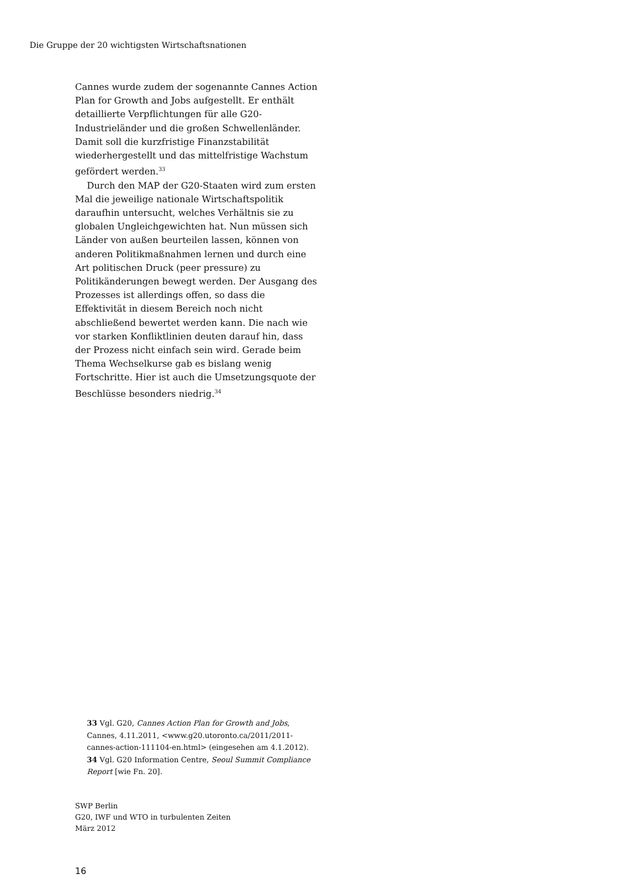Die Gruppe der 20 wichtigsten Wirtschaftsnationen
Cannes wurde zudem der sogenannte Cannes Action Plan for Growth and Jobs aufgestellt. Er enthält detaillierte Verpflichtungen für alle G20-Industrieländer und die großen Schwellenländer. Damit soll die kurzfristige Finanzstabilität wiederhergestellt und das mittelfristige Wachstum gefördert werden.<sup>33</sup>
Durch den MAP der G20-Staaten wird zum ersten Mal die jeweilige nationale Wirtschaftspolitik daraufhin untersucht, welches Verhältnis sie zu globalen Ungleichgewichten hat. Nun müssen sich Länder von außen beurteilen lassen, können von anderen Politikmaßnahmen lernen und durch eine Art politischen Druck (peer pressure) zu Politikänderungen bewegt werden. Der Ausgang des Prozesses ist allerdings offen, so dass die Effektivität in diesem Bereich noch nicht abschließend bewertet werden kann. Die nach wie vor starken Konfliktlinien deuten darauf hin, dass der Prozess nicht einfach sein wird. Gerade beim Thema Wechselkurse gab es bislang wenig Fortschritte. Hier ist auch die Umsetzungsquote der Beschlüsse besonders niedrig.<sup>34</sup>
33 Vgl. G20, Cannes Action Plan for Growth and Jobs, Cannes, 4.11.2011, <www.g20.utoronto.ca/2011/2011-cannes-action-111104-en.html> (eingesehen am 4.1.2012).
34 Vgl. G20 Information Centre, Seoul Summit Compliance Report [wie Fn. 20].
SWP Berlin
G20, IWF und WTO in turbulenten Zeiten
März 2012
16